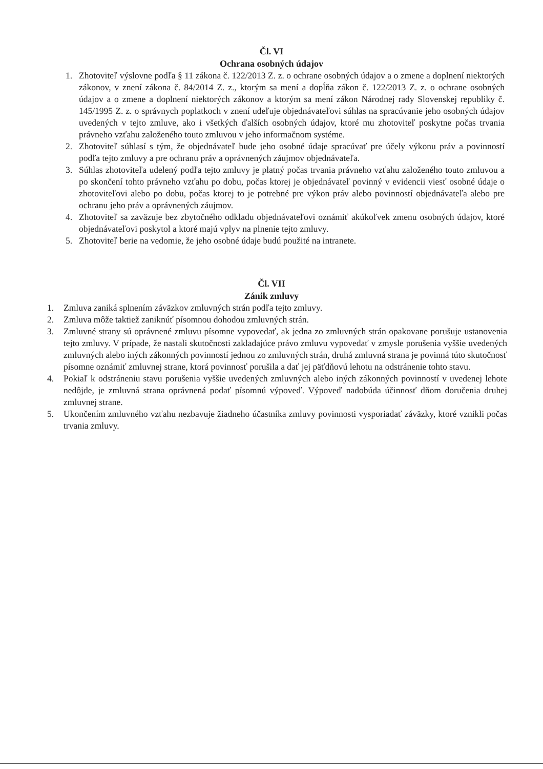Čl. VI
Ochrana osobných údajov
1. Zhotoviteľ výslovne podľa § 11 zákona č. 122/2013 Z. z. o ochrane osobných údajov a o zmene a doplnení niektorých zákonov, v znení zákona č. 84/2014 Z. z., ktorým sa mení a dopĺňa zákon č. 122/2013 Z. z. o ochrane osobných údajov a o zmene a doplnení niektorých zákonov a ktorým sa mení zákon Národnej rady Slovenskej republiky č. 145/1995 Z. z. o správnych poplatkoch v znení udeľuje objednávateľovi súhlas na spracúvanie jeho osobných údajov uvedených v tejto zmluve, ako i všetkých ďalších osobných údajov, ktoré mu zhotoviteľ poskytne počas trvania právneho vzťahu založeného touto zmluvou v jeho informačnom systéme.
2. Zhotoviteľ súhlasí s tým, že objednávateľ bude jeho osobné údaje spracúvať pre účely výkonu práv a povinností podľa tejto zmluvy a pre ochranu práv a oprávnených záujmov objednávateľa.
3. Súhlas zhotoviteľa udelený podľa tejto zmluvy je platný počas trvania právneho vzťahu založeného touto zmluvou a po skončení tohto právneho vzťahu po dobu, počas ktorej je objednávateľ povinný v evidencii viesť osobné údaje o zhotoviteľovi alebo po dobu, počas ktorej to je potrebné pre výkon práv alebo povinností objednávateľa alebo pre ochranu jeho práv a oprávnených záujmov.
4. Zhotoviteľ sa zaväzuje bez zbytočného odkladu objednávateľovi oznámiť akúkoľvek zmenu osobných údajov, ktoré objednávateľovi poskytol a ktoré majú vplyv na plnenie tejto zmluvy.
5. Zhotoviteľ berie na vedomie, že jeho osobné údaje budú použité na intranete.
Čl. VII
Zánik zmluvy
1. Zmluva zaniká splnením záväzkov zmluvných strán podľa tejto zmluvy.
2. Zmluva môže taktiež zaniknúť písomnou dohodou zmluvných strán.
3. Zmluvné strany sú oprávnené zmluvu písomne vypovedať, ak jedna zo zmluvných strán opakovane porušuje ustanovenia tejto zmluvy. V prípade, že nastali skutočnosti zakladajúce právo zmluvu vypovedať v zmysle porušenia vyššie uvedených zmluvných alebo iných zákonných povinností jednou zo zmluvných strán, druhá zmluvná strana je povinná túto skutočnosť písomne oznámiť zmluvnej strane, ktorá povinnosť porušila a dať jej päťdňovú lehotu na odstránenie tohto stavu.
4. Pokiaľ k odstráneniu stavu porušenia vyššie uvedených zmluvných alebo iných zákonných povinností v uvedenej lehote nedôjde, je zmluvná strana oprávnená podať písomnú výpoveď. Výpoveď nadobúda účinnosť dňom doručenia druhej zmluvnej strane.
5. Ukončením zmluvného vzťahu nezbavuje žiadneho účastníka zmluvy povinnosti vysporiadať záväzky, ktoré vznikli počas trvania zmluvy.